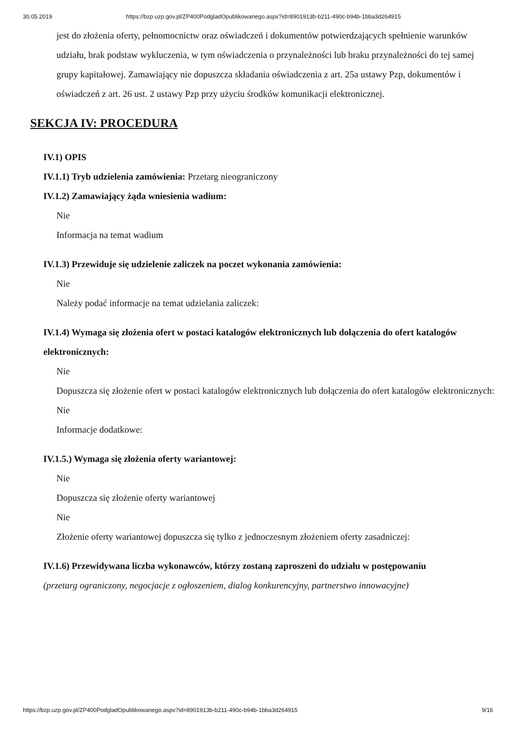30.05.2019 https://bzp.uzp.gov.pl/ZP400PodgladOpublikowanego.aspx?id=8901913b-b211-490c-b94b-1bba3d264915
jest do złożenia oferty, pełnomocnictw oraz oświadczeń i dokumentów potwierdzających spełnienie warunków udziału, brak podstaw wykluczenia, w tym oświadczenia o przynależności lub braku przynależności do tej samej grupy kapitałowej. Zamawiający nie dopuszcza składania oświadczenia z art. 25a ustawy Pzp, dokumentów i oświadczeń z art. 26 ust. 2 ustawy Pzp przy użyciu środków komunikacji elektronicznej.
SEKCJA IV: PROCEDURA
IV.1) OPIS
IV.1.1) Tryb udzielenia zamówienia: Przetarg nieograniczony
IV.1.2) Zamawiający żąda wniesienia wadium:
Nie
Informacja na temat wadium
IV.1.3) Przewiduje się udzielenie zaliczek na poczet wykonania zamówienia:
Nie
Należy podać informacje na temat udzielania zaliczek:
IV.1.4) Wymaga się złożenia ofert w postaci katalogów elektronicznych lub dołączenia do ofert katalogów elektronicznych:
Nie
Dopuszcza się złożenie ofert w postaci katalogów elektronicznych lub dołączenia do ofert katalogów elektronicznych:
Nie
Informacje dodatkowe:
IV.1.5.) Wymaga się złożenia oferty wariantowej:
Nie
Dopuszcza się złożenie oferty wariantowej
Nie
Złożenie oferty wariantowej dopuszcza się tylko z jednoczesnym złożeniem oferty zasadniczej:
IV.1.6) Przewidywana liczba wykonawców, którzy zostaną zaproszeni do udziału w postępowaniu
(przetarg ograniczony, negocjacje z ogłoszeniem, dialog konkurencyjny, partnerstwo innowacyjne)
https://bzp.uzp.gov.pl/ZP400PodgladOpublikowanego.aspx?id=8901913b-b211-490c-b94b-1bba3d264915 9/16